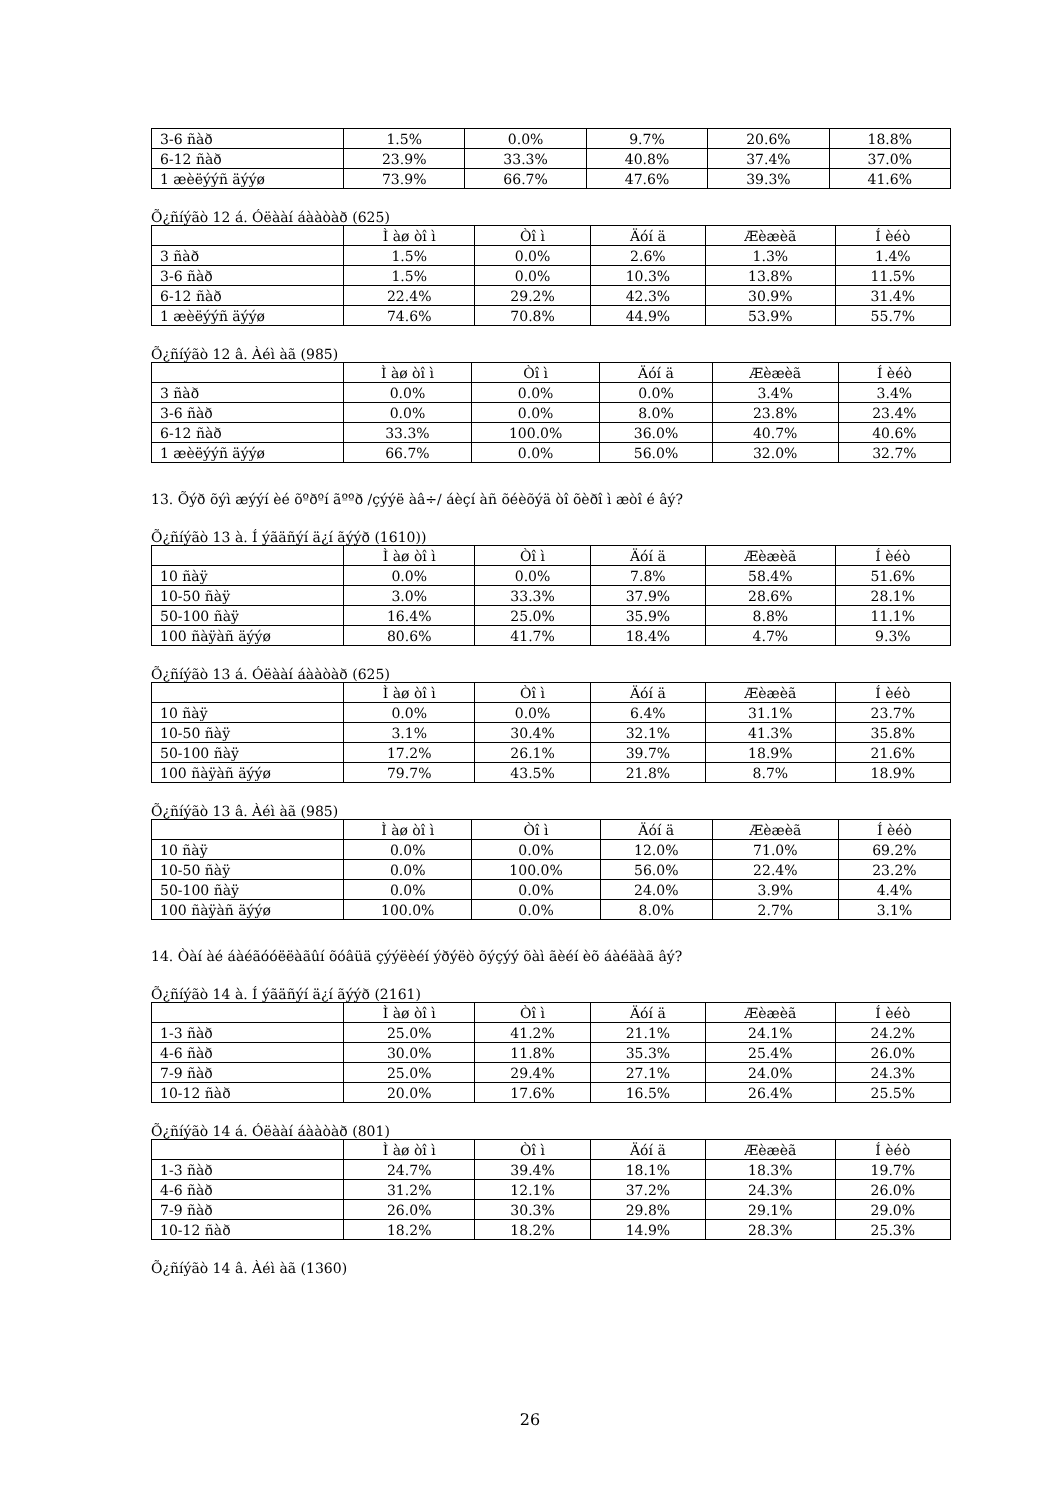| 3-6 ñàð | 1.5% | 0.0% | 9.7% | 20.6% | 18.8% |
| 6-12 ñàð | 23.9% | 33.3% | 40.8% | 37.4% | 37.0% |
| 1 æèëýýñ äýýø | 73.9% | 66.7% | 47.6% | 39.3% | 41.6% |
Õ¿ñíýãò 12 á. Óëààí áààòàð (625)
| | Ì àø òî ì | Òî ì | Äóí ä | Æèæèã | Í èéò |
| --- | --- | --- | --- | --- | --- |
| 3 ñàð | 1.5% | 0.0% | 2.6% | 1.3% | 1.4% |
| 3-6 ñàð | 1.5% | 0.0% | 10.3% | 13.8% | 11.5% |
| 6-12 ñàð | 22.4% | 29.2% | 42.3% | 30.9% | 31.4% |
| 1 æèëýýñ äýýø | 74.6% | 70.8% | 44.9% | 53.9% | 55.7% |
Õ¿ñíýãò 12 â. Àéì àã (985)
| | Ì àø òî ì | Òî ì | Äóí ä | Æèæèã | Í èéò |
| --- | --- | --- | --- | --- | --- |
| 3 ñàð | 0.0% | 0.0% | 0.0% | 3.4% | 3.4% |
| 3-6 ñàð | 0.0% | 0.0% | 8.0% | 23.8% | 23.4% |
| 6-12 ñàð | 33.3% | 100.0% | 36.0% | 40.7% | 40.6% |
| 1 æèëýýñ äýýø | 66.7% | 0.0% | 56.0% | 32.0% | 32.7% |
13. Õýð õýì æýýí èé õºðºí ãººð /çýýë àâ÷/ áèçí àñ õéèõýä òî õèðî ì æòî é âý?
Õ¿ñíýãò 13 à. Í ýãäñýí ä¿í ãýýð (1610))
| | Ì àø òî ì | Òî ì | Äóí ä | Æèæèã | Í èéò |
| --- | --- | --- | --- | --- | --- |
| 10 ñàÿ | 0.0% | 0.0% | 7.8% | 58.4% | 51.6% |
| 10-50 ñàÿ | 3.0% | 33.3% | 37.9% | 28.6% | 28.1% |
| 50-100 ñàÿ | 16.4% | 25.0% | 35.9% | 8.8% | 11.1% |
| 100 ñàÿàñ äýýø | 80.6% | 41.7% | 18.4% | 4.7% | 9.3% |
Õ¿ñíýãò 13 á. Óëààí áààòàð (625)
| | Ì àø òî ì | Òî ì | Äóí ä | Æèæèã | Í èéò |
| --- | --- | --- | --- | --- | --- |
| 10 ñàÿ | 0.0% | 0.0% | 6.4% | 31.1% | 23.7% |
| 10-50 ñàÿ | 3.1% | 30.4% | 32.1% | 41.3% | 35.8% |
| 50-100 ñàÿ | 17.2% | 26.1% | 39.7% | 18.9% | 21.6% |
| 100 ñàÿàñ äýýø | 79.7% | 43.5% | 21.8% | 8.7% | 18.9% |
Õ¿ñíýãò 13 â. Àéì àã (985)
| | Ì àø òî ì | Òî ì | Äóí ä | Æèæèã | Í èéò |
| --- | --- | --- | --- | --- | --- |
| 10 ñàÿ | 0.0% | 0.0% | 12.0% | 71.0% | 69.2% |
| 10-50 ñàÿ | 0.0% | 100.0% | 56.0% | 22.4% | 23.2% |
| 50-100 ñàÿ | 0.0% | 0.0% | 24.0% | 3.9% | 4.4% |
| 100 ñàÿàñ äýýø | 100.0% | 0.0% | 8.0% | 2.7% | 3.1% |
14. Òàí àé áàéãóóëëàãûí õóâüä çýýëèéí ýðýëò õýçýý õàì ãèéí èõ áàéäàã âý?
Õ¿ñíýãò 14 à. Í ýãäñýí ä¿í ãýýð (2161)
| | Ì àø òî ì | Òî ì | Äóí ä | Æèæèã | Í èéò |
| --- | --- | --- | --- | --- | --- |
| 1-3 ñàð | 25.0% | 41.2% | 21.1% | 24.1% | 24.2% |
| 4-6 ñàð | 30.0% | 11.8% | 35.3% | 25.4% | 26.0% |
| 7-9 ñàð | 25.0% | 29.4% | 27.1% | 24.0% | 24.3% |
| 10-12 ñàð | 20.0% | 17.6% | 16.5% | 26.4% | 25.5% |
Õ¿ñíýãò 14 á. Óëààí áààòàð (801)
| | Ì àø òî ì | Òî ì | Äóí ä | Æèæèã | Í èéò |
| --- | --- | --- | --- | --- | --- |
| 1-3 ñàð | 24.7% | 39.4% | 18.1% | 18.3% | 19.7% |
| 4-6 ñàð | 31.2% | 12.1% | 37.2% | 24.3% | 26.0% |
| 7-9 ñàð | 26.0% | 30.3% | 29.8% | 29.1% | 29.0% |
| 10-12 ñàð | 18.2% | 18.2% | 14.9% | 28.3% | 25.3% |
Õ¿ñíýãò 14 â. Àéì àã (1360)
26